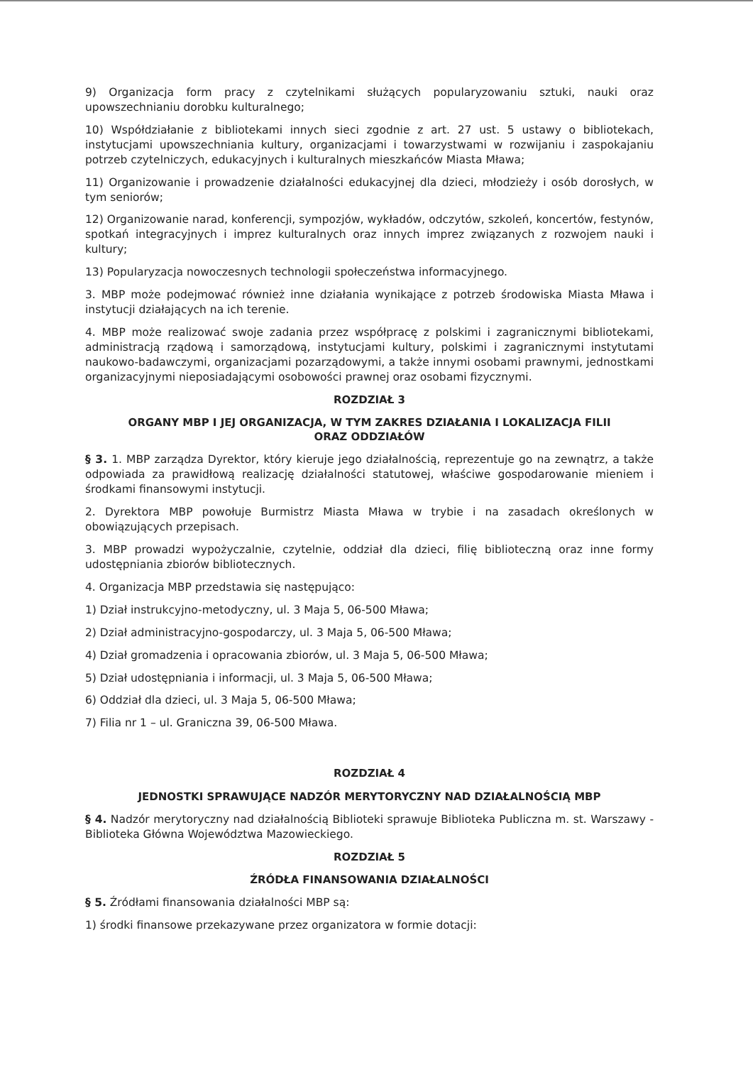9) Organizacja form pracy z czytelnikami służących popularyzowaniu sztuki, nauki oraz upowszechnianiu dorobku kulturalnego;
10) Współdziałanie z bibliotekami innych sieci zgodnie z art. 27 ust. 5 ustawy o bibliotekach, instytucjami upowszechniania kultury, organizacjami i towarzystwami w rozwijaniu i zaspokajaniu potrzeb czytelniczych, edukacyjnych i kulturalnych mieszkańców Miasta Mława;
11) Organizowanie i prowadzenie działalności edukacyjnej dla dzieci, młodzieży i osób dorosłych, w tym seniorów;
12) Organizowanie narad, konferencji, sympozjów, wykładów, odczytów, szkoleń, koncertów, festynów, spotkań integracyjnych i imprez kulturalnych oraz innych imprez związanych z rozwojem nauki i kultury;
13) Popularyzacja nowoczesnych technologii społeczeństwa informacyjnego.
3. MBP może podejmować również inne działania wynikające z potrzeb środowiska Miasta Mława i instytucji działających na ich terenie.
4. MBP może realizować swoje zadania przez współpracę z polskimi i zagranicznymi bibliotekami, administracją rządową i samorządową, instytucjami kultury, polskimi i zagranicznymi instytutami naukowo-badawczymi, organizacjami pozarządowymi, a także innymi osobami prawnymi, jednostkami organizacyjnymi nieposiadającymi osobowości prawnej oraz osobami fizycznymi.
ROZDZIAŁ 3
ORGANY MBP I JEJ ORGANIZACJA, W TYM ZAKRES DZIAŁANIA I LOKALIZACJA FILII
ORAZ ODDZIAŁÓW
§ 3. 1. MBP zarządza Dyrektor, który kieruje jego działalnością, reprezentuje go na zewnątrz, a także odpowiada za prawidłową realizację działalności statutowej, właściwe gospodarowanie mieniem i środkami finansowymi instytucji.
2. Dyrektora MBP powołuje Burmistrz Miasta Mława w trybie i na zasadach określonych w obowiązujących przepisach.
3. MBP prowadzi wypożyczalnie, czytelnie, oddział dla dzieci, filię biblioteczną oraz inne formy udostępniania zbiorów bibliotecznych.
4. Organizacja MBP przedstawia się następująco:
1) Dział instrukcyjno-metodyczny, ul. 3 Maja 5, 06-500 Mława;
2) Dział administracyjno-gospodarczy, ul. 3 Maja 5, 06-500 Mława;
4) Dział gromadzenia i opracowania zbiorów, ul. 3 Maja 5, 06-500 Mława;
5) Dział udostępniania i informacji, ul. 3 Maja 5, 06-500 Mława;
6) Oddział dla dzieci, ul. 3 Maja 5, 06-500 Mława;
7) Filia nr 1 – ul. Graniczna 39, 06-500 Mława.
ROZDZIAŁ 4
JEDNOSTKI SPRAWUJĄCE NADZÓR MERYTORYCZNY NAD DZIAŁALNOŚCIĄ MBP
§ 4. Nadzór merytoryczny nad działalnością Biblioteki sprawuje Biblioteka Publiczna m. st. Warszawy - Biblioteka Główna Województwa Mazowieckiego.
ROZDZIAŁ 5
ŹRÓDŁA FINANSOWANIA DZIAŁALNOŚCI
§ 5. Źródłami finansowania działalności MBP są:
1) środki finansowe przekazywane przez organizatora w formie dotacji: